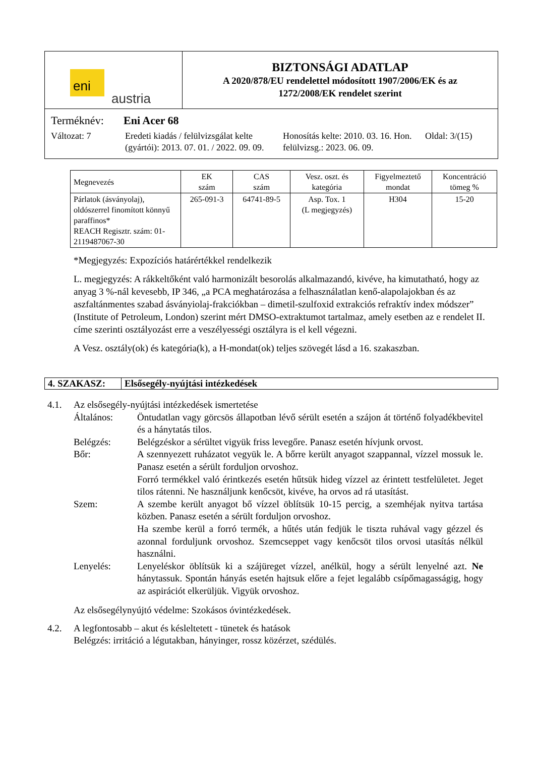eni
austria
BIZTONSÁGI ADATLAP
A 2020/878/EU rendelettel módosított 1907/2006/EK és az
1272/2008/EK rendelet szerint
Terméknév: Eni Acer 68
Változat: 7 Eredeti kiadás / felülvizsgálat kelte (gyártói): 2013. 07. 01. / 2022. 09. 09.
Honosítás kelte: 2010. 03. 16. Hon. felülvizsg.: 2023. 06. 09.
Oldal: 3/(15)
| Megnevezés | EK szám | CAS szám | Vesz. oszt. és kategória | Figyelmeztető mondat | Koncentráció tömeg % |
| --- | --- | --- | --- | --- | --- |
| Párlatok (ásványolaj), oldószerrel finomított könnyű paraffinos* REACH Regisztr. szám: 01-2119487067-30 | 265-091-3 | 64741-89-5 | Asp. Tox. 1 (L megjegyzés) | H304 | 15-20 |
*Megjegyzés: Expozíciós határértékkel rendelkezik
L. megjegyzés: A rákkeltőként való harmonizált besorolás alkalmazandó, kivéve, ha kimutatható, hogy az anyag 3 %-nál kevesebb, IP 346, „a PCA meghatározása a felhasználatlan kenő-alapolajokban és az aszfaltánmentes szabad ásványiolaj-frakciókban – dimetil-szulfoxid extrakciós refraktív index módszer” (Institute of Petroleum, London) szerint mért DMSO-extraktumot tartalmaz, amely esetben az e rendelet II. címe szerinti osztályozást erre a veszélyességi osztályra is el kell végezni.
A Vesz. osztály(ok) és kategória(k), a H-mondat(ok) teljes szövegét lásd a 16. szakaszban.
4. SZAKASZ: Elsősegély-nyújtási intézkedések
4.1. Az elsősegély-nyújtási intézkedések ismertetése
Általános: Öntudatlan vagy görcsös állapotban lévő sérült esetén a szájon át történő folyadékbevitel és a hánytatás tilos.
Belégzés: Belégzéskor a sérültet vigyük friss levegőre. Panasz esetén hívjunk orvost.
Bőr: A szennyezett ruházatot vegyük le. A bőrre került anyagot szappannal, vízzel mossuk le. Panasz esetén a sérült forduljon orvoshoz.
Forró termékkel való érintkezés esetén hűtsük hideg vízzel az érintett testfelületet. Jeget tilos rátenni. Ne használjunk kenőcsöt, kivéve, ha orvos ad rá utasítást.
Szem: A szembe került anyagot bő vízzel öblítsük 10-15 percig, a szemhéjak nyitva tartása közben. Panasz esetén a sérült forduljon orvoshoz.
Ha szembe kerül a forró termék, a hűtés után fedjük le tiszta ruhával vagy gézzel és azonnal forduljunk orvoshoz. Szemcseppet vagy kenőcsöt tilos orvosi utasítás nélkül használni.
Lenyelés: Lenyeléskor öblítsük ki a szájüreget vízzel, anélkül, hogy a sérült lenyelné azt. Ne hánytassuk. Spontán hányás esetén hajtsuk előre a fejet legalább csípőmagasságig, hogy az aspirációt elkerüljük. Vigyük orvoshoz.
Az elsősegélynyújtó védelme: Szokásos óvintézkedések.
4.2. A legfontosabb – akut és késleltetett - tünetek és hatások
Belégzés: irritáció a légutakban, hányinger, rossz közérzet, szédülés.